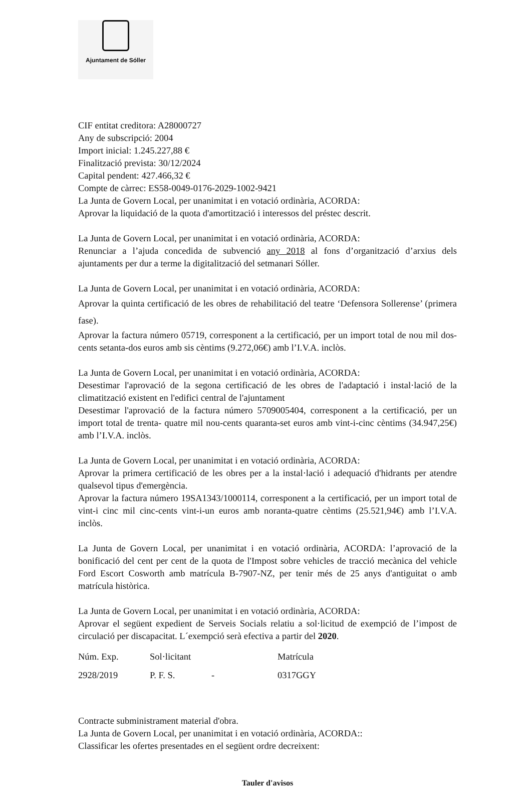Ajuntament de Sóller
CIF entitat creditora: A28000727
Any de subscripció: 2004
Import inicial: 1.245.227,88 €
Finalització prevista: 30/12/2024
Capital pendent: 427.466,32 €
Compte de càrrec: ES58-0049-0176-2029-1002-9421
La Junta de Govern Local, per unanimitat i en votació ordinària, ACORDA:
Aprovar la liquidació de la quota d'amortització i interessos del préstec descrit.
La Junta de Govern Local, per unanimitat i en votació ordinària, ACORDA:
Renunciar a l’ajuda concedida de subvenció any 2018 al fons d’organització d’arxius dels ajuntaments per dur a terme la digitalització del setmanari Sóller.
La Junta de Govern Local, per unanimitat i en votació ordinària, ACORDA:
Aprovar la quinta certificació de les obres de rehabilitació del teatre ‘Defensora Sollerense’ (primera fase).
Aprovar la factura número 05719, corresponent a la certificació, per un import total de nou mil dos-cents setanta-dos euros amb sis cèntims (9.272,06€) amb l’I.V.A. inclòs.
La Junta de Govern Local, per unanimitat i en votació ordinària, ACORDA:
Desestimar l'aprovació de la segona certificació de les obres de l'adaptació i instal·lació de la climatització existent en l'edifici central de l'ajuntament
Desestimar l'aprovació de la factura número 5709005404, corresponent a la certificació, per un import total de trenta- quatre mil nou-cents quaranta-set euros amb vint-i-cinc cèntims (34.947,25€) amb l’I.V.A. inclòs.
La Junta de Govern Local, per unanimitat i en votació ordinària, ACORDA:
Aprovar la primera certificació de les obres per a la instal·lació i adequació d'hidrants per atendre qualsevol tipus d'emergència.
Aprovar la factura número 19SA1343/1000114, corresponent a la certificació, per un import total de vint-i cinc mil cinc-cents vint-i-un euros amb noranta-quatre cèntims (25.521,94€) amb l’I.V.A. inclòs.
La Junta de Govern Local, per unanimitat i en votació ordinària, ACORDA: l’aprovació de la bonificació del cent per cent de la quota de l'Impost sobre vehicles de tracció mecànica del vehicle Ford Escort Cosworth amb matrícula B-7907-NZ, per tenir més de 25 anys d'antiguitat o amb matrícula històrica.
La Junta de Govern Local, per unanimitat i en votació ordinària, ACORDA:
Aprovar el següent expedient de Serveis Socials relatiu a sol·licitud de exempció de l’impost de circulació per discapacitat. L´exempció serà efectiva a partir del 2020.
| Núm. Exp. | Sol·licitant | | Matrícula |
| 2928/2019 | P. F. S. | - | 0317GGY |
Contracte subministrament material d'obra.
La Junta de Govern Local, per unanimitat i en votació ordinària, ACORDA::
Classificar les ofertes presentades en el següent ordre decreixent:
Tauler d'avisos